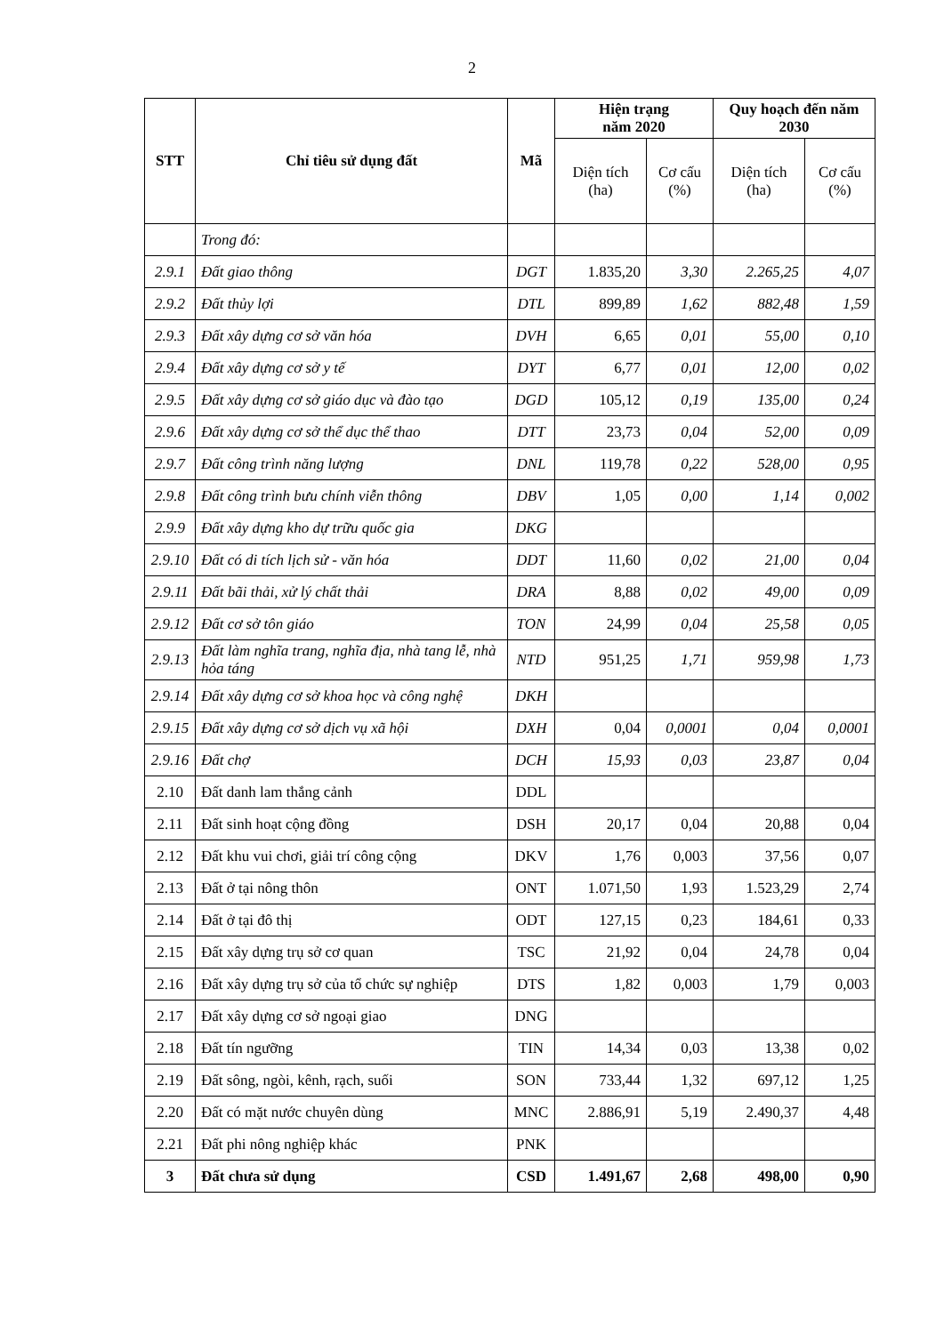2
| STT | Chỉ tiêu sử dụng đất | Mã | Hiện trạng năm 2020 | | Quy hoạch đến năm 2030 | |
| --- | --- | --- | --- | --- | --- | --- |
| | | | Diện tích (ha) | Cơ cấu (%) | Diện tích (ha) | Cơ cấu (%) |
| | Trong đó: | | | | | |
| 2.9.1 | Đất giao thông | DGT | 1.835,20 | 3,30 | 2.265,25 | 4,07 |
| 2.9.2 | Đất thủy lợi | DTL | 899,89 | 1,62 | 882,48 | 1,59 |
| 2.9.3 | Đất xây dựng cơ sở văn hóa | DVH | 6,65 | 0,01 | 55,00 | 0,10 |
| 2.9.4 | Đất xây dựng cơ sở y tế | DYT | 6,77 | 0,01 | 12,00 | 0,02 |
| 2.9.5 | Đất xây dựng cơ sở giáo dục và đào tạo | DGD | 105,12 | 0,19 | 135,00 | 0,24 |
| 2.9.6 | Đất xây dựng cơ sở thể dục thể thao | DTT | 23,73 | 0,04 | 52,00 | 0,09 |
| 2.9.7 | Đất công trình năng lượng | DNL | 119,78 | 0,22 | 528,00 | 0,95 |
| 2.9.8 | Đất công trình bưu chính viễn thông | DBV | 1,05 | 0,00 | 1,14 | 0,002 |
| 2.9.9 | Đất xây dựng kho dự trữu quốc gia | DKG | | | | |
| 2.9.10 | Đất có di tích lịch sử - văn hóa | DDT | 11,60 | 0,02 | 21,00 | 0,04 |
| 2.9.11 | Đất bãi thải, xử lý chất thải | DRA | 8,88 | 0,02 | 49,00 | 0,09 |
| 2.9.12 | Đất cơ sở tôn giáo | TON | 24,99 | 0,04 | 25,58 | 0,05 |
| 2.9.13 | Đất làm nghĩa trang, nghĩa địa, nhà tang lễ, nhà hỏa táng | NTD | 951,25 | 1,71 | 959,98 | 1,73 |
| 2.9.14 | Đất xây dựng cơ sở khoa học và công nghệ | DKH | | | | |
| 2.9.15 | Đất xây dựng cơ sở dịch vụ xã hội | DXH | 0,04 | 0,0001 | 0,04 | 0,0001 |
| 2.9.16 | Đất chợ | DCH | 15,93 | 0,03 | 23,87 | 0,04 |
| 2.10 | Đất danh lam thắng cảnh | DDL | | | | |
| 2.11 | Đất sinh hoạt cộng đồng | DSH | 20,17 | 0,04 | 20,88 | 0,04 |
| 2.12 | Đất khu vui chơi, giải trí công cộng | DKV | 1,76 | 0,003 | 37,56 | 0,07 |
| 2.13 | Đất ở tại nông thôn | ONT | 1.071,50 | 1,93 | 1.523,29 | 2,74 |
| 2.14 | Đất ở tại đô thị | ODT | 127,15 | 0,23 | 184,61 | 0,33 |
| 2.15 | Đất xây dựng trụ sở cơ quan | TSC | 21,92 | 0,04 | 24,78 | 0,04 |
| 2.16 | Đất xây dựng trụ sở của tổ chức sự nghiệp | DTS | 1,82 | 0,003 | 1,79 | 0,003 |
| 2.17 | Đất xây dựng cơ sở ngoại giao | DNG | | | | |
| 2.18 | Đất tín ngưỡng | TIN | 14,34 | 0,03 | 13,38 | 0,02 |
| 2.19 | Đất sông, ngòi, kênh, rạch, suối | SON | 733,44 | 1,32 | 697,12 | 1,25 |
| 2.20 | Đất có mặt nước chuyên dùng | MNC | 2.886,91 | 5,19 | 2.490,37 | 4,48 |
| 2.21 | Đất phi nông nghiệp khác | PNK | | | | |
| 3 | Đất chưa sử dụng | CSD | 1.491,67 | 2,68 | 498,00 | 0,90 |